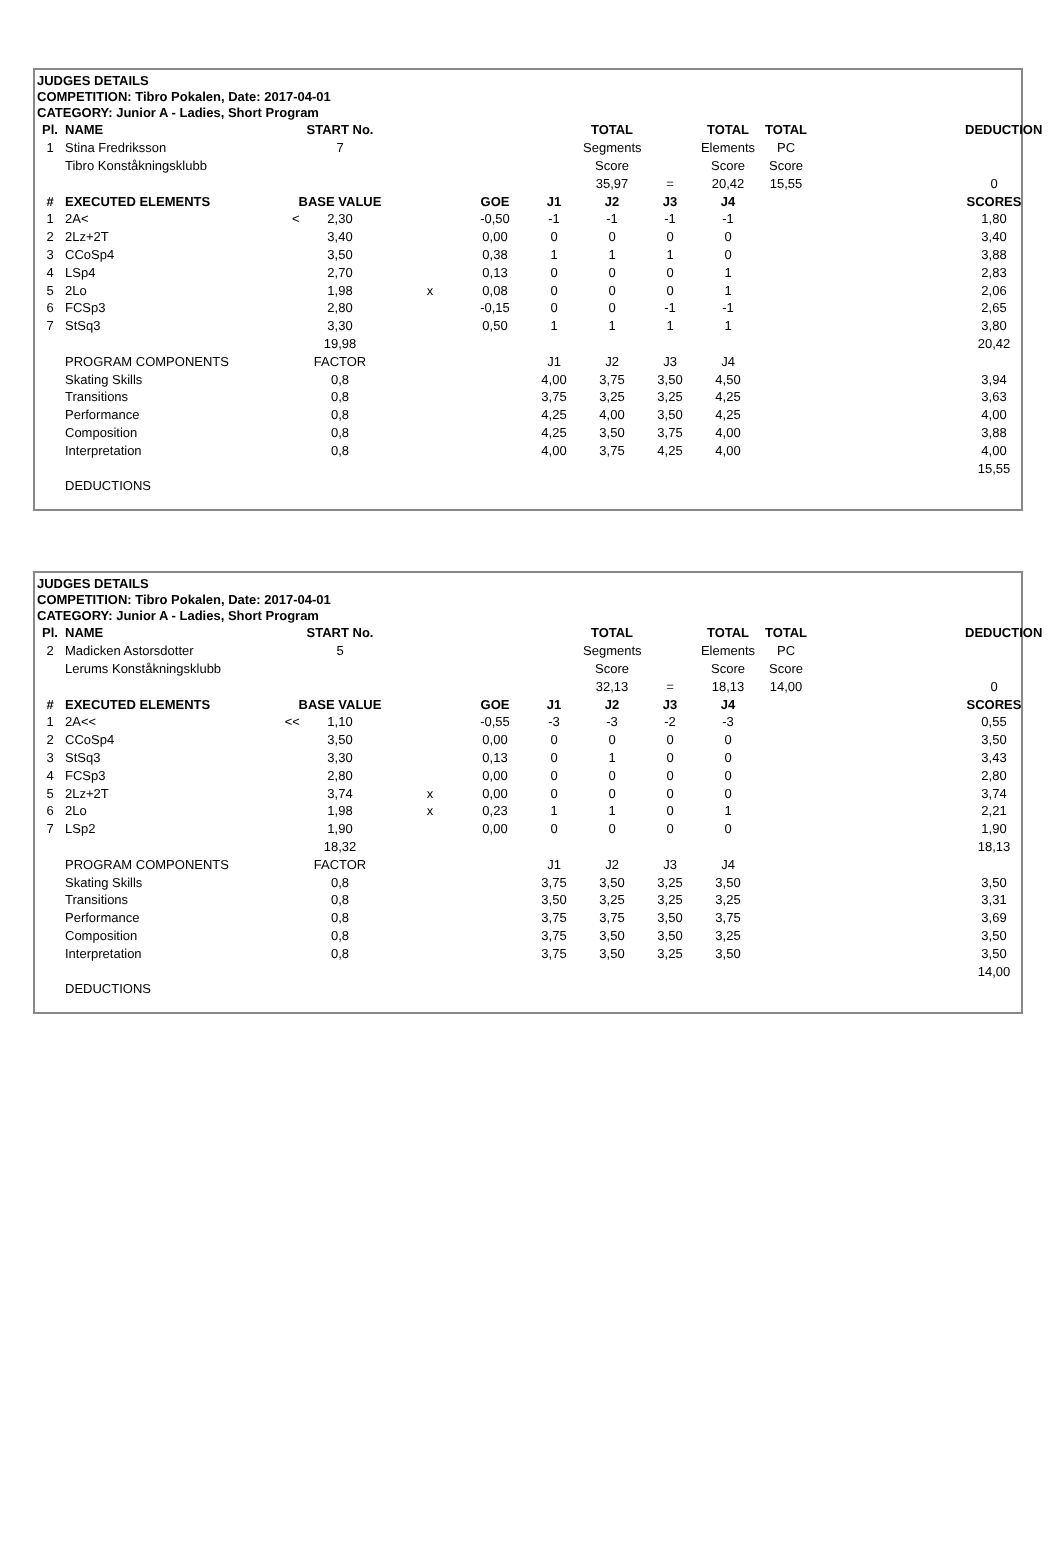JUDGES DETAILS
COMPETITION: Tibro Pokalen, Date: 2017-04-01
CATEGORY: Junior A - Ladies, Short Program
| Pl. | NAME | START No. | | | | TOTAL | | TOTAL | TOTAL | | DEDUCTION |
| 1 | Stina Fredriksson | 7 | | | | Segments | | Elements | PC | | |
| | Tibro Konståkningsklubb | | | | | Score | | Score | Score | | |
| | | | | | | 35,97 | = | 20,42 | 15,55 | | 0 |
| # | EXECUTED ELEMENTS | BASE VALUE | | GOE | J1 | J2 | J3 | J4 | | | SCORES |
| 1 | 2A< < | 2,30 | | -0,50 | -1 | -1 | -1 | -1 | | | 1,80 |
| 2 | 2Lz+2T | 3,40 | | 0,00 | 0 | 0 | 0 | 0 | | | 3,40 |
| 3 | CCoSp4 | 3,50 | | 0,38 | 1 | 1 | 1 | 0 | | | 3,88 |
| 4 | LSp4 | 2,70 | | 0,13 | 0 | 0 | 0 | 1 | | | 2,83 |
| 5 | 2Lo | 1,98 | x | 0,08 | 0 | 0 | 0 | 1 | | | 2,06 |
| 6 | FCSp3 | 2,80 | | -0,15 | 0 | 0 | -1 | -1 | | | 2,65 |
| 7 | StSq3 | 3,30 | | 0,50 | 1 | 1 | 1 | 1 | | | 3,80 |
| | | 19,98 | | | | | | | | | 20,42 |
| | PROGRAM COMPONENTS | FACTOR | | | J1 | J2 | J3 | J4 | | | |
| | Skating Skills | 0,8 | | | 4,00 | 3,75 | 3,50 | 4,50 | | | 3,94 |
| | Transitions | 0,8 | | | 3,75 | 3,25 | 3,25 | 4,25 | | | 3,63 |
| | Performance | 0,8 | | | 4,25 | 4,00 | 3,50 | 4,25 | | | 4,00 |
| | Composition | 0,8 | | | 4,25 | 3,50 | 3,75 | 4,00 | | | 3,88 |
| | Interpretation | 0,8 | | | 4,00 | 3,75 | 4,25 | 4,00 | | | 4,00 |
| | | | | | | | | | | | 15,55 |
| | DEDUCTIONS | | | | | | | | | | |
JUDGES DETAILS
COMPETITION: Tibro Pokalen, Date: 2017-04-01
CATEGORY: Junior A - Ladies, Short Program
| Pl. | NAME | START No. | | | | TOTAL | | TOTAL | TOTAL | | DEDUCTION |
| 2 | Madicken Astorsdotter | 5 | | | | Segments | | Elements | PC | | |
| | Lerums Konståkningsklubb | | | | | Score | | Score | Score | | |
| | | | | | | 32,13 | = | 18,13 | 14,00 | | 0 |
| # | EXECUTED ELEMENTS | BASE VALUE | | GOE | J1 | J2 | J3 | J4 | | | SCORES |
| 1 | 2A<< << | 1,10 | | -0,55 | -3 | -3 | -2 | -3 | | | 0,55 |
| 2 | CCoSp4 | 3,50 | | 0,00 | 0 | 0 | 0 | 0 | | | 3,50 |
| 3 | StSq3 | 3,30 | | 0,13 | 0 | 1 | 0 | 0 | | | 3,43 |
| 4 | FCSp3 | 2,80 | | 0,00 | 0 | 0 | 0 | 0 | | | 2,80 |
| 5 | 2Lz+2T | 3,74 | x | 0,00 | 0 | 0 | 0 | 0 | | | 3,74 |
| 6 | 2Lo | 1,98 | x | 0,23 | 1 | 1 | 0 | 1 | | | 2,21 |
| 7 | LSp2 | 1,90 | | 0,00 | 0 | 0 | 0 | 0 | | | 1,90 |
| | | 18,32 | | | | | | | | | 18,13 |
| | PROGRAM COMPONENTS | FACTOR | | | J1 | J2 | J3 | J4 | | | |
| | Skating Skills | 0,8 | | | 3,75 | 3,50 | 3,25 | 3,50 | | | 3,50 |
| | Transitions | 0,8 | | | 3,50 | 3,25 | 3,25 | 3,25 | | | 3,31 |
| | Performance | 0,8 | | | 3,75 | 3,75 | 3,50 | 3,75 | | | 3,69 |
| | Composition | 0,8 | | | 3,75 | 3,50 | 3,50 | 3,25 | | | 3,50 |
| | Interpretation | 0,8 | | | 3,75 | 3,50 | 3,25 | 3,50 | | | 3,50 |
| | | | | | | | | | | | 14,00 |
| | DEDUCTIONS | | | | | | | | | | |